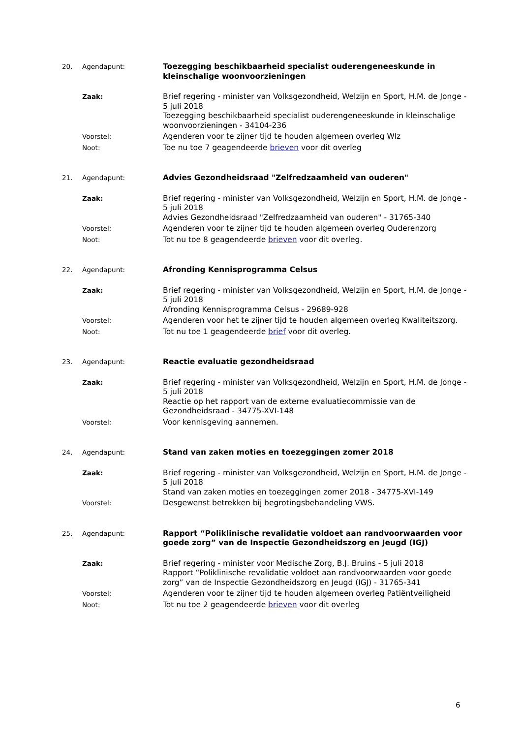20. Agendapunt: Toezegging beschikbaarheid specialist ouderengeneeskunde in kleinschalige woonvoorzieningen
Zaak: Brief regering - minister van Volksgezondheid, Welzijn en Sport, H.M. de Jonge - 5 juli 2018
Toezegging beschikbaarheid specialist ouderengeneeskunde in kleinschalige woonvoorzieningen - 34104-236
Voorstel: Agenderen voor te zijner tijd te houden algemeen overleg Wlz
Noot: Toe nu toe 7 geagendeerde brieven voor dit overleg
21. Agendapunt: Advies Gezondheidsraad "Zelfredzaamheid van ouderen"
Zaak: Brief regering - minister van Volksgezondheid, Welzijn en Sport, H.M. de Jonge - 5 juli 2018
Advies Gezondheidsraad "Zelfredzaamheid van ouderen" - 31765-340
Voorstel: Agenderen voor te zijner tijd te houden algemeen overleg Ouderenzorg
Noot: Tot nu toe 8 geagendeerde brieven voor dit overleg.
22. Agendapunt: Afronding Kennisprogramma Celsus
Zaak: Brief regering - minister van Volksgezondheid, Welzijn en Sport, H.M. de Jonge - 5 juli 2018
Afronding Kennisprogramma Celsus - 29689-928
Voorstel: Agenderen voor het te zijner tijd te houden algemeen overleg Kwaliteitszorg.
Noot: Tot nu toe 1 geagendeerde brief voor dit overleg.
23. Agendapunt: Reactie evaluatie gezondheidsraad
Zaak: Brief regering - minister van Volksgezondheid, Welzijn en Sport, H.M. de Jonge - 5 juli 2018
Reactie op het rapport van de externe evaluatiecommissie van de Gezondheidsraad - 34775-XVI-148
Voorstel: Voor kennisgeving aannemen.
24. Agendapunt: Stand van zaken moties en toezeggingen zomer 2018
Zaak: Brief regering - minister van Volksgezondheid, Welzijn en Sport, H.M. de Jonge - 5 juli 2018
Stand van zaken moties en toezeggingen zomer 2018 - 34775-XVI-149
Voorstel: Desgewenst betrekken bij begrotingsbehandeling VWS.
25. Agendapunt: Rapport “Poliklinische revalidatie voldoet aan randvoorwaarden voor goede zorg” van de Inspectie Gezondheidszorg en Jeugd (IGJ)
Zaak: Brief regering - minister voor Medische Zorg, B.J. Bruins - 5 juli 2018
Rapport “Poliklinische revalidatie voldoet aan randvoorwaarden voor goede zorg” van de Inspectie Gezondheidszorg en Jeugd (IGJ) - 31765-341
Voorstel: Agenderen voor te zijner tijd te houden algemeen overleg Patiëntveiligheid
Noot: Tot nu toe 2 geagendeerde brieven voor dit overleg
6